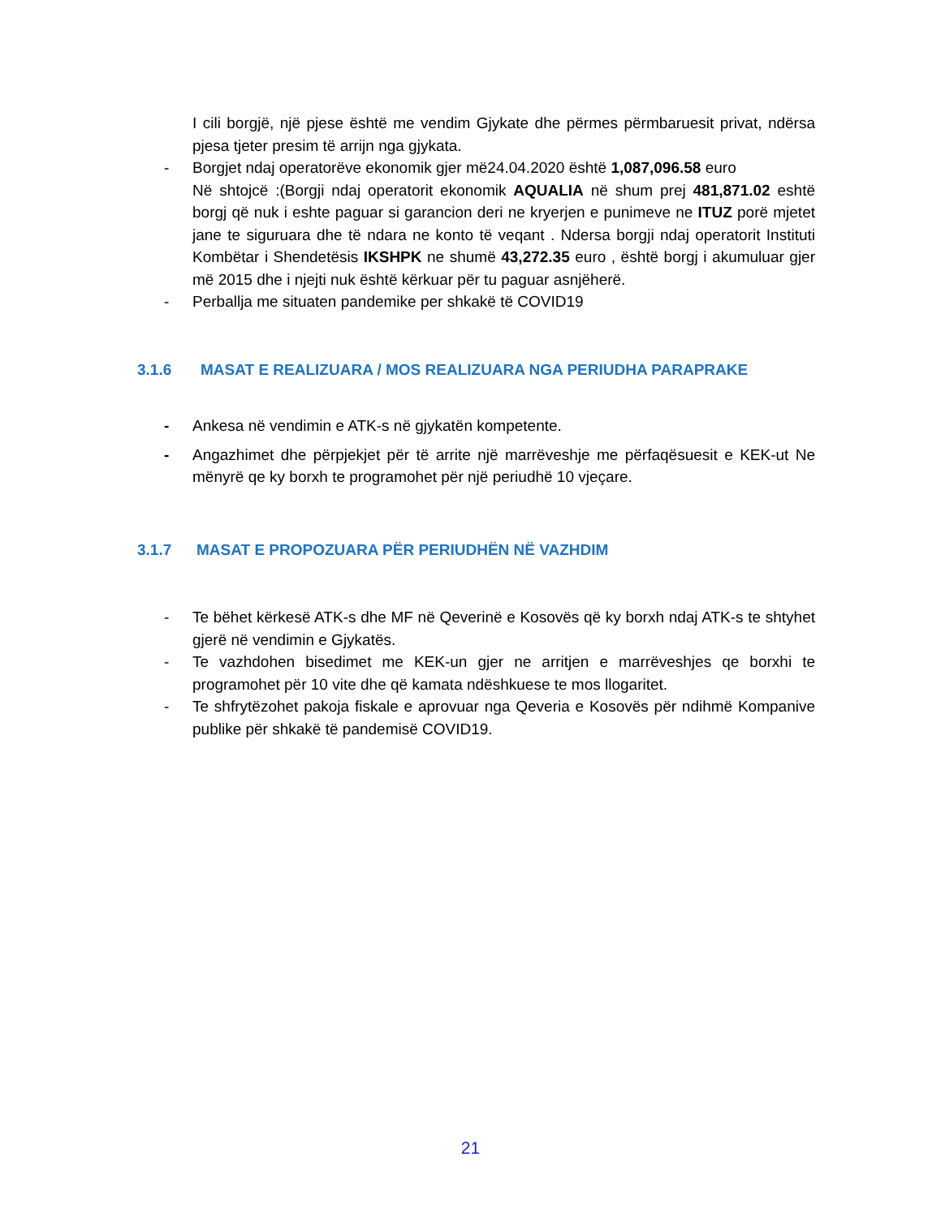I cili borgjë, një pjese është me vendim Gjykate dhe përmes përmbaruesit privat, ndërsa pjesa tjeter presim të arrijn nga gjykata.
- Borgjet ndaj operatorëve ekonomik gjer më24.04.2020 është 1,087,096.58 euro
Në shtojcë :(Borgji ndaj operatorit ekonomik AQUALIA në shum prej 481,871.02 eshtë borgj që nuk i eshte paguar si garancion deri ne kryerjen e punimeve ne ITUZ porë mjetet jane te siguruara dhe të ndara ne konto të veqant . Ndersa borgji ndaj operatorit Instituti Kombëtar i Shendetësis IKSHPK ne shumë 43,272.35 euro , është borgj i akumuluar gjer më 2015 dhe i njejti nuk është kërkuar për tu paguar asnjëherë.
- Perballja me situaten pandemike per shkakë të COVID19
3.1.6 MASAT E REALIZUARA / MOS REALIZUARA NGA PERIUDHA PARAPRAKE
- Ankesa në vendimin e ATK-s në gjykatën kompetente.
- Angazhimet dhe përpjekjet për të arrite një marrëveshje me përfaqësuesit e KEK-ut Ne mënyrë qe ky borxh te programohet për një periudhë 10 vjeçare.
3.1.7 MASAT E PROPOZUARA PËR PERIUDHËN NË VAZHDIM
- Te bëhet kërkesë ATK-s dhe MF në Qeverinë e Kosovës që ky borxh ndaj ATK-s te shtyhet gjerë në vendimin e Gjykatës.
- Te vazhdohen bisedimet me KEK-un gjer ne arritjen e marrëveshjes qe borxhi te programohet për 10 vite dhe që kamata ndëshkuese te mos llogaritet.
- Te shfrytëzohet pakoja fiskale e aprovuar nga Qeveria e Kosovës për ndihmë Kompanive publike për shkakë të pandemisë COVID19.
21